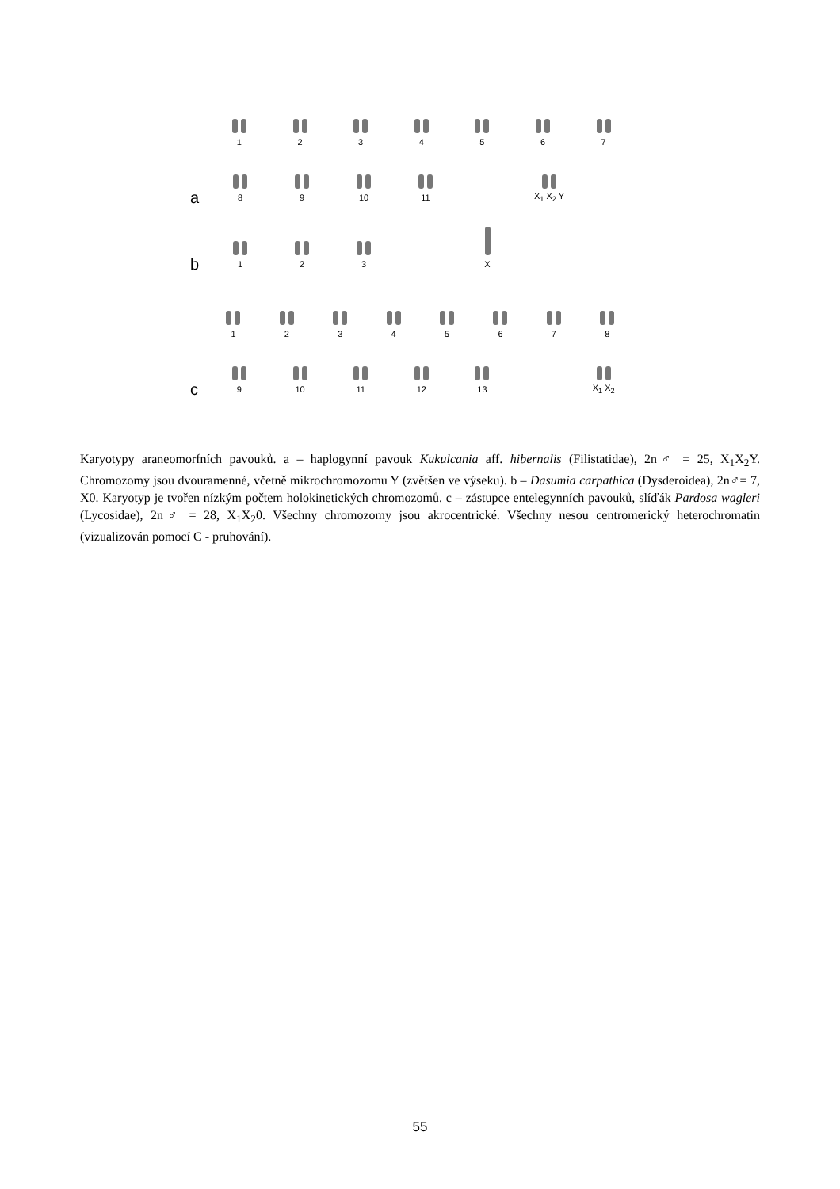1 2 3 4 5 6 7
a 8 9 10 11 X<sub>1</sub> X<sub>2</sub> Y
b 1 2 3 X
1 2 3 4 5 6 7 8
c 9 10 11 12 13 X<sub>1</sub> X<sub>2</sub>
Karyotypy araneomorfních pavouků. a – haplogynní pavouk Kukulcania aff. hibernalis (Filistatidae), 2n♂ = 25, X<sub>1</sub>X<sub>2</sub>Y. Chromozomy jsou dvouramenné, včetně mikrochromozomu Y (zvětšen ve výseku). b – Dasumia carpathica (Dysderoidea), 2n♂= 7, X0. Karyotyp je tvořen nízkým počtem holokinetických chromozomů. c – zástupce entelegynních pavouků, slíďák Pardosa wagleri (Lycosidae), 2n♂ = 28, X<sub>1</sub>X<sub>2</sub>0. Všechny chromozomy jsou akrocentrické. Všechny nesou centromerický heterochromatin (vizualizován pomocí C - pruhování).
55